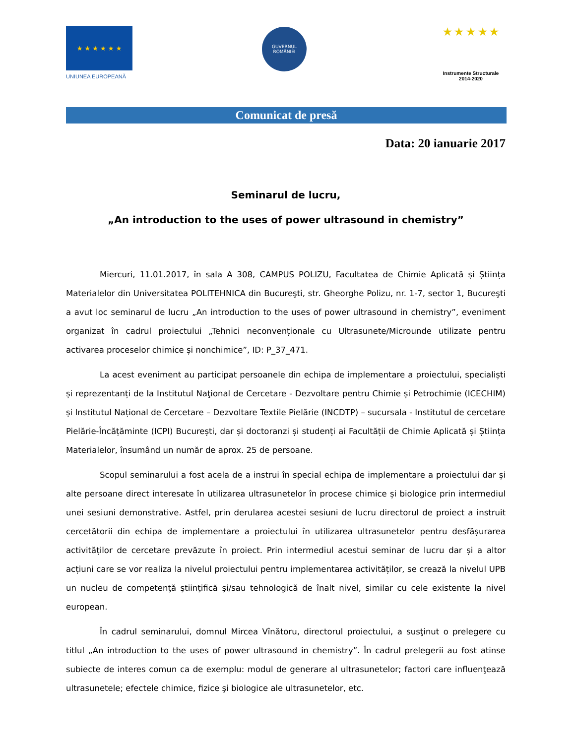★ ★ ★ ★ ★ ★
UNIUNEA EUROPEANĂ
GUVERNUL
ROMÂNIEI
★ ★ ★ ★ ★
Instrumente Structurale
2014-2020
Comunicat de presă
Data: 20 ianuarie 2017
Seminarul de lucru,
„An introduction to the uses of power ultrasound in chemistry”
Miercuri, 11.01.2017, în sala A 308, CAMPUS POLIZU, Facultatea de Chimie Aplicată și Știința Materialelor din Universitatea POLITEHNICA din Bucureşti, str. Gheorghe Polizu, nr. 1-7, sector 1, Bucureşti a avut loc seminarul de lucru „An introduction to the uses of power ultrasound in chemistry”, eveniment organizat în cadrul proiectului „Tehnici neconvenționale cu Ultrasunete/Microunde utilizate pentru activarea proceselor chimice și nonchimice”, ID: P_37_471.
La acest eveniment au participat persoanele din echipa de implementare a proiectului, specialiști și reprezentanți de la Institutul Naţional de Cercetare - Dezvoltare pentru Chimie și Petrochimie (ICECHIM) și Institutul Național de Cercetare – Dezvoltare Textile Pielărie (INCDTP) – sucursala - Institutul de cercetare Pielărie-Încățăminte (ICPI) București, dar și doctoranzi și studenți ai Facultății de Chimie Aplicată și Știința Materialelor, însumând un număr de aprox. 25 de persoane.
Scopul seminarului a fost acela de a instrui în special echipa de implementare a proiectului dar și alte persoane direct interesate în utilizarea ultrasunetelor în procese chimice și biologice prin intermediul unei sesiuni demonstrative. Astfel, prin derularea acestei sesiuni de lucru directorul de proiect a instruit cercetătorii din echipa de implementare a proiectului în utilizarea ultrasunetelor pentru desfășurarea activităților de cercetare prevăzute în proiect. Prin intermediul acestui seminar de lucru dar și a altor acțiuni care se vor realiza la nivelul proiectului pentru implementarea activităților, se crează la nivelul UPB un nucleu de competenţă ştiinţifică şi/sau tehnologică de înalt nivel, similar cu cele existente la nivel european.
În cadrul seminarului, domnul Mircea Vînătoru, directorul proiectului, a susţinut o prelegere cu titlul „An introduction to the uses of power ultrasound in chemistry”. În cadrul prelegerii au fost atinse subiecte de interes comun ca de exemplu: modul de generare al ultrasunetelor; factori care influenţează ultrasunetele; efectele chimice, fizice şi biologice ale ultrasunetelor, etc.